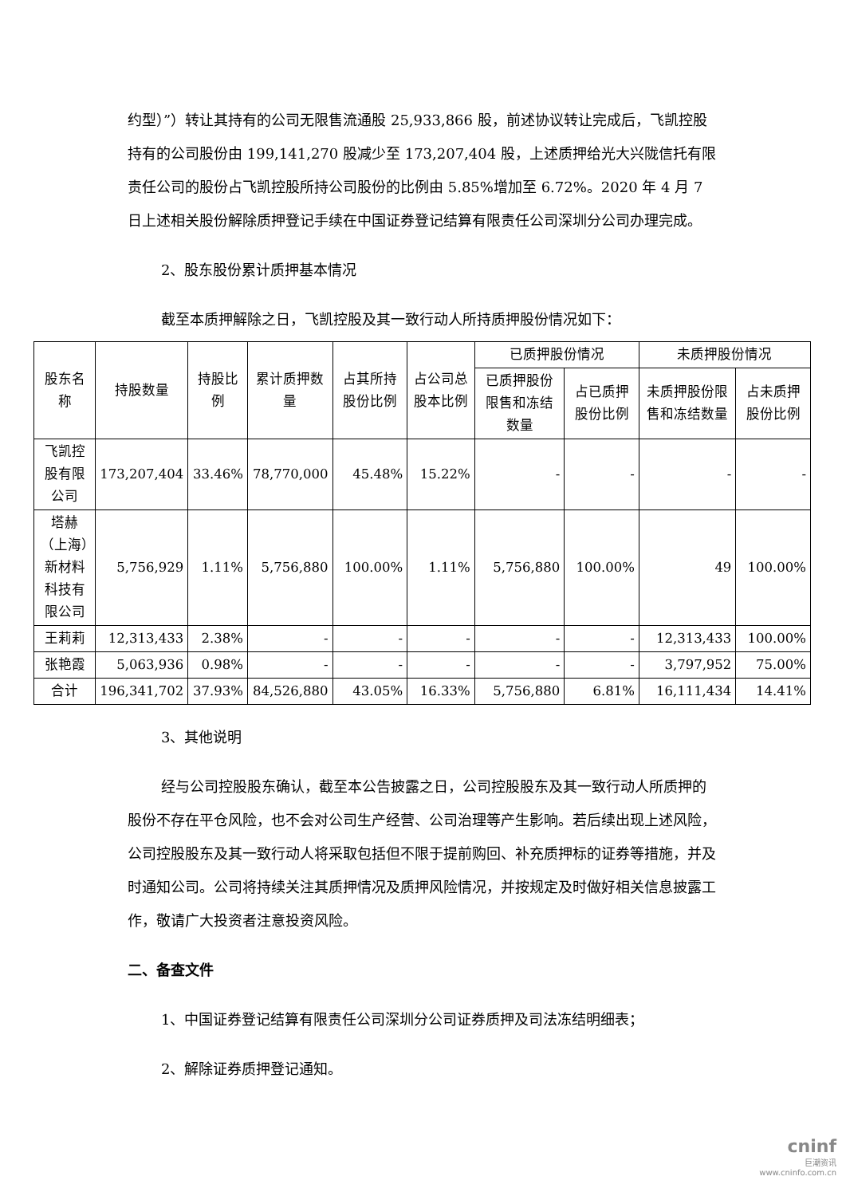约型）”）转让其持有的公司无限售流通股 25,933,866 股，前述协议转让完成后，飞凯控股持有的公司股份由 199,141,270 股减少至 173,207,404 股，上述质押给光大兴陇信托有限责任公司的股份占飞凯控股所持公司股份的比例由 5.85%增加至 6.72%。2020 年 4 月 7 日上述相关股份解除质押登记手续在中国证券登记结算有限责任公司深圳分公司办理完成。
2、股东股份累计质押基本情况
截至本质押解除之日，飞凯控股及其一致行动人所持质押股份情况如下：
| 股东名称 | 持股数量 | 持股比例 | 累计质押数量 | 占其所持股份比例 | 占公司总股本比例 | 已质押股份情况 | | 未质押股份情况 | |
| --- | --- | --- | --- | --- | --- | --- | --- | --- | --- |
| | | | | | | 已质押股份限售和冻结数量 | 占已质押股份比例 | 未质押股份限售和冻结数量 | 占未质押股份比例 |
| 飞凯控股有限公司 | 173,207,404 | 33.46% | 78,770,000 | 45.48% | 15.22% | - | - | - | - |
| 塔赫（上海）新材料科技有限公司 | 5,756,929 | 1.11% | 5,756,880 | 100.00% | 1.11% | 5,756,880 | 100.00% | 49 | 100.00% |
| 王莉莉 | 12,313,433 | 2.38% | - | - | - | - | - | 12,313,433 | 100.00% |
| 张艳霞 | 5,063,936 | 0.98% | - | - | - | - | - | 3,797,952 | 75.00% |
| 合计 | 196,341,702 | 37.93% | 84,526,880 | 43.05% | 16.33% | 5,756,880 | 6.81% | 16,111,434 | 14.41% |
3、其他说明
经与公司控股股东确认，截至本公告披露之日，公司控股股东及其一致行动人所质押的股份不存在平仓风险，也不会对公司生产经营、公司治理等产生影响。若后续出现上述风险，公司控股股东及其一致行动人将采取包括但不限于提前购回、补充质押标的证券等措施，并及时通知公司。公司将持续关注其质押情况及质押风险情况，并按规定及时做好相关信息披露工作，敬请广大投资者注意投资风险。
二、备查文件
1、中国证券登记结算有限责任公司深圳分公司证券质押及司法冻结明细表；
2、解除证券质押登记通知。
cninf
巨潮资讯
www.cninfo.com.cn